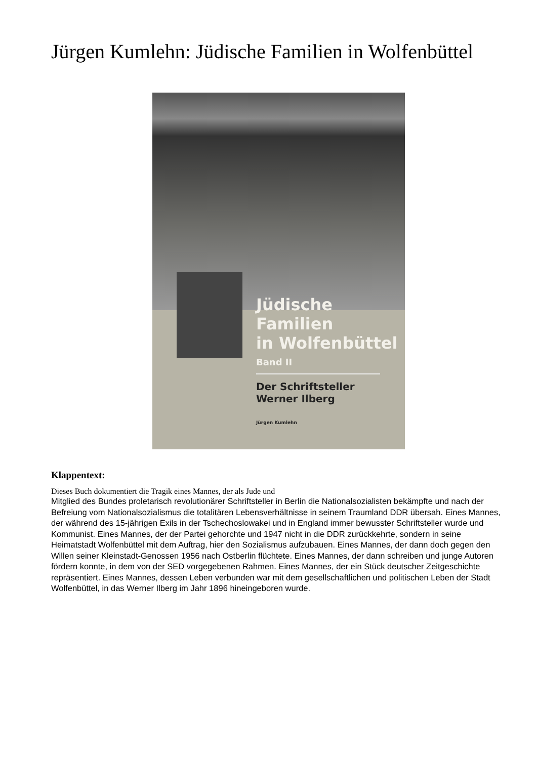Jürgen Kumlehn: Jüdische Familien in Wolfenbüttel
Jüdische Familien
in Wolfenbüttel
Band II
Der Schriftsteller
Werner Ilberg
Jürgen Kumlehn
Klappentext:
Dieses Buch dokumentiert die Tragik eines Mannes, der als Jude und
Mitglied des Bundes proletarisch revolutionärer Schriftsteller in Berlin die Nationalsozialisten bekämpfte und nach der Befreiung vom Nationalsozialismus die totalitären Lebensverhältnisse in seinem Traumland DDR übersah. Eines Mannes, der während des 15-jährigen Exils in der Tschechoslowakei und in England immer bewusster Schriftsteller wurde und Kommunist. Eines Mannes, der der Partei gehorchte und 1947 nicht in die DDR zurückkehrte, sondern in seine Heimatstadt Wolfenbüttel mit dem Auftrag, hier den Sozialismus aufzubauen. Eines Mannes, der dann doch gegen den Willen seiner Kleinstadt-Genossen 1956 nach Ostberlin flüchtete. Eines Mannes, der dann schreiben und junge Autoren fördern konnte, in dem von der SED vorgegebenen Rahmen. Eines Mannes, der ein Stück deutscher Zeitgeschichte repräsentiert. Eines Mannes, dessen Leben verbunden war mit dem gesellschaftlichen und politischen Leben der Stadt Wolfenbüttel, in das Werner Ilberg im Jahr 1896 hineingeboren wurde.